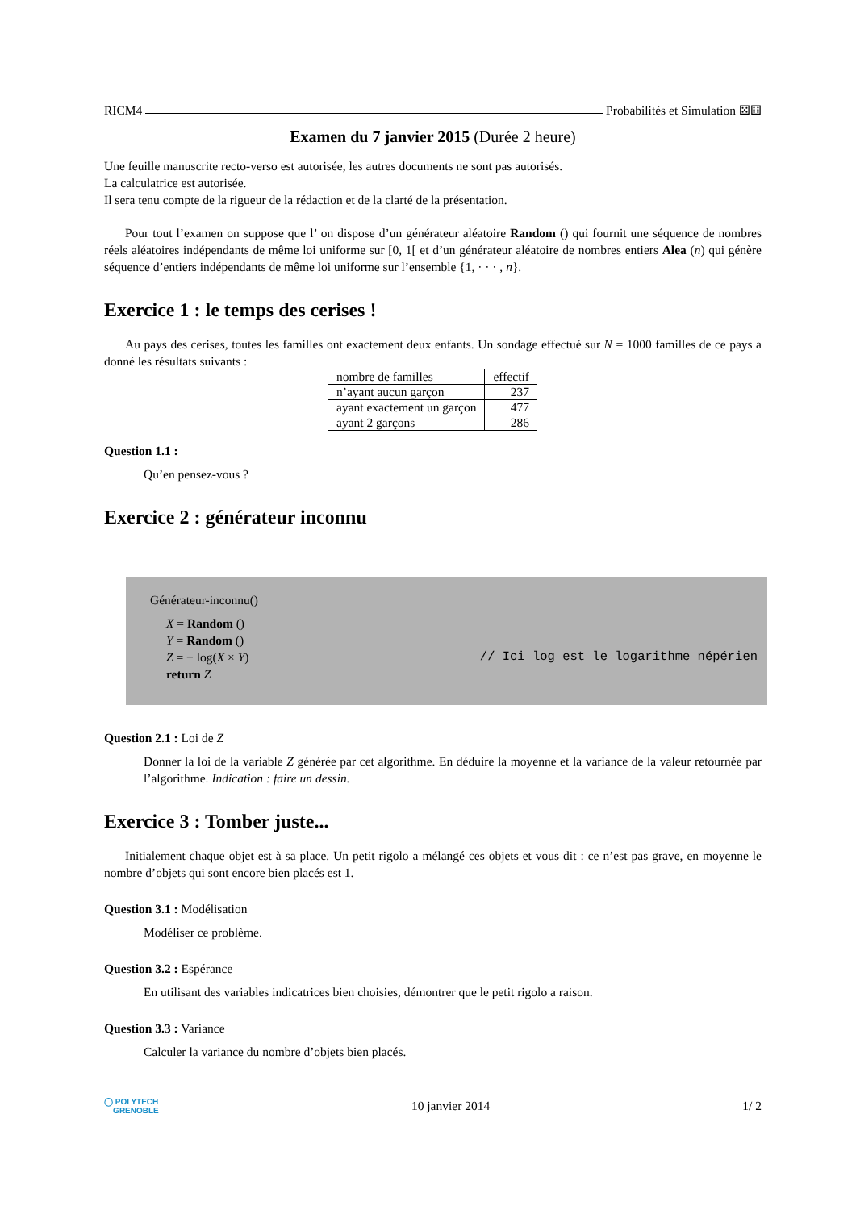RICM4 Probabilités et Simulation ⚄⚅
Examen du 7 janvier 2015 (Durée 2 heure)
Une feuille manuscrite recto-verso est autorisée, les autres documents ne sont pas autorisés.
La calculatrice est autorisée.
Il sera tenu compte de la rigueur de la rédaction et de la clarté de la présentation.
Pour tout l’examen on suppose que l’ on dispose d’un générateur aléatoire Random () qui fournit une séquence de nombres réels aléatoires indépendants de même loi uniforme sur [0, 1[ et d’un générateur aléatoire de nombres entiers Alea (n) qui génère séquence d’entiers indépendants de même loi uniforme sur l’ensemble {1, · · · , n}.
Exercice 1 : le temps des cerises !
Au pays des cerises, toutes les familles ont exactement deux enfants. Un sondage effectué sur N = 1000 familles de ce pays a donné les résultats suivants :
| nombre de familles | effectif |
| --- | --- |
| n’ayant aucun garçon | 237 |
| ayant exactement un garçon | 477 |
| ayant 2 garçons | 286 |
Question 1.1 :
Qu’en pensez-vous ?
Exercice 2 : générateur inconnu
Générateur-inconnu()
X = Random ()
Y = Random ()
Z = − log(X × Y) // Ici log est le logarithme népérien
return Z
Question 2.1 : Loi de Z
Donner la loi de la variable Z générée par cet algorithme. En déduire la moyenne et la variance de la valeur retournée par l’algorithme. Indication : faire un dessin.
Exercice 3 : Tomber juste...
Initialement chaque objet est à sa place. Un petit rigolo a mélangé ces objets et vous dit : ce n’est pas grave, en moyenne le nombre d’objets qui sont encore bien placés est 1.
Question 3.1 : Modélisation
Modéliser ce problème.
Question 3.2 : Espérance
En utilisant des variables indicatrices bien choisies, démontrer que le petit rigolo a raison.
Question 3.3 : Variance
Calculer la variance du nombre d’objets bien placés.
◯ POLYTECH
GRENOBLE 10 janvier 2014 1/ 2